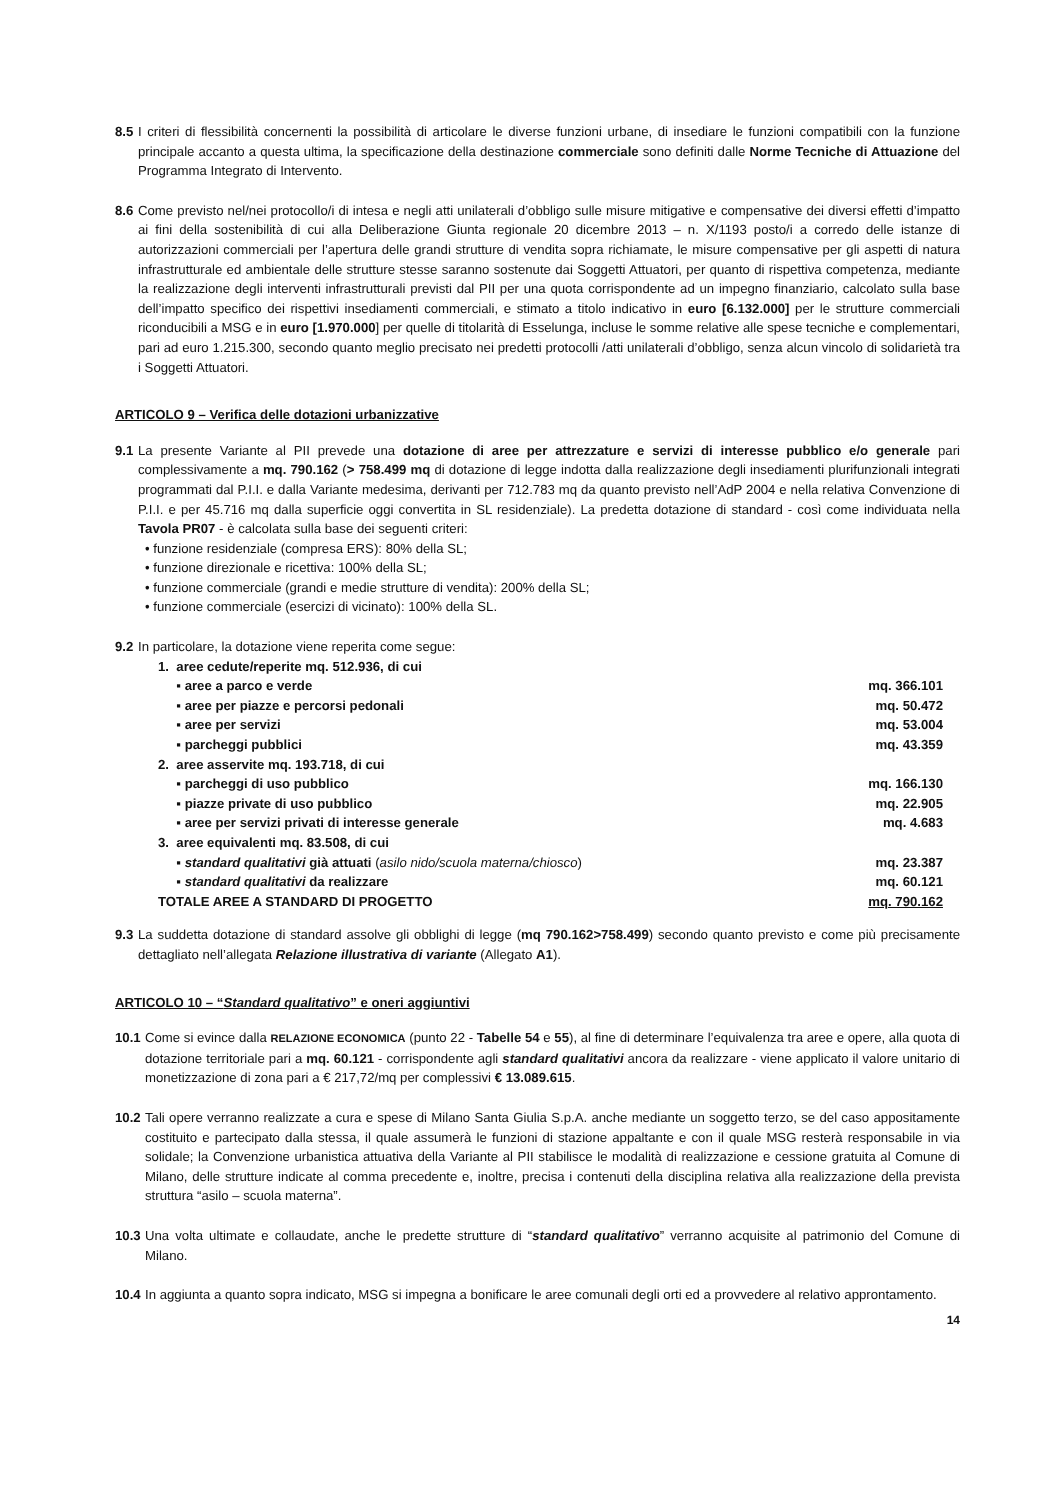8.5 I criteri di flessibilità concernenti la possibilità di articolare le diverse funzioni urbane, di insediare le funzioni compatibili con la funzione principale accanto a questa ultima, la specificazione della destinazione commerciale sono definiti dalle Norme Tecniche di Attuazione del Programma Integrato di Intervento.
8.6 Come previsto nel/nei protocollo/i di intesa e negli atti unilaterali d’obbligo sulle misure mitigative e compensative dei diversi effetti d’impatto ai fini della sostenibilità di cui alla Deliberazione Giunta regionale 20 dicembre 2013 – n. X/1193 posto/i a corredo delle istanze di autorizzazioni commerciali per l’apertura delle grandi strutture di vendita sopra richiamate, le misure compensative per gli aspetti di natura infrastrutturale ed ambientale delle strutture stesse saranno sostenute dai Soggetti Attuatori, per quanto di rispettiva competenza, mediante la realizzazione degli interventi infrastrutturali previsti dal PII per una quota corrispondente ad un impegno finanziario, calcolato sulla base dell’impatto specifico dei rispettivi insediamenti commerciali, e stimato a titolo indicativo in euro [6.132.000] per le strutture commerciali riconducibili a MSG e in euro [1.970.000] per quelle di titolarità di Esselunga, incluse le somme relative alle spese tecniche e complementari, pari ad euro 1.215.300, secondo quanto meglio precisato nei predetti protocolli /atti unilaterali d’obbligo, senza alcun vincolo di solidarietà tra i Soggetti Attuatori.
ARTICOLO 9 – Verifica delle dotazioni urbanizzative
9.1 La presente Variante al PII prevede una dotazione di aree per attrezzature e servizi di interesse pubblico e/o generale pari complessivamente a mq. 790.162 (> 758.499 mq di dotazione di legge indotta dalla realizzazione degli insediamenti plurifunzionali integrati programmati dal P.I.I. e dalla Variante medesima, derivanti per 712.783 mq da quanto previsto nell’AdP 2004 e nella relativa Convenzione di P.I.I. e per 45.716 mq dalla superficie oggi convertita in SL residenziale). La predetta dotazione di standard - così come individuata nella Tavola PR07 - è calcolata sulla base dei seguenti criteri:
• funzione residenziale (compresa ERS): 80% della SL;
• funzione direzionale e ricettiva: 100% della SL;
• funzione commerciale (grandi e medie strutture di vendita): 200% della SL;
• funzione commerciale (esercizi di vicinato): 100% della SL.
9.2 In particolare, la dotazione viene reperita come segue:
| 1. aree cedute/reperite mq. 512.936, di cui | |
| ▪ aree a parco e verde | mq. 366.101 |
| ▪ aree per piazze e percorsi pedonali | mq. 50.472 |
| ▪ aree per servizi | mq. 53.004 |
| ▪ parcheggi pubblici | mq. 43.359 |
| 2. aree asservite mq. 193.718, di cui | |
| ▪ parcheggi di uso pubblico | mq. 166.130 |
| ▪ piazze private di uso pubblico | mq. 22.905 |
| ▪ aree per servizi privati di interesse generale | mq. 4.683 |
| 3. aree equivalenti mq. 83.508, di cui | |
| ▪ standard qualitativi già attuati ( asilo nido/scuola materna/chiosco ) | mq. 23.387 |
| ▪ standard qualitativi da realizzare | mq. 60.121 |
| TOTALE AREE A STANDARD DI PROGETTO | mq. 790.162 |
9.3 La suddetta dotazione di standard assolve gli obblighi di legge (mq 790.162>758.499) secondo quanto previsto e come più precisamente dettagliato nell’allegata Relazione illustrativa di variante (Allegato A1).
ARTICOLO 10 – “Standard qualitativo” e oneri aggiuntivi
10.1 Come si evince dalla RELAZIONE ECONOMICA (punto 22 - Tabelle 54 e 55), al fine di determinare l’equivalenza tra aree e opere, alla quota di dotazione territoriale pari a mq. 60.121 - corrispondente agli standard qualitativi ancora da realizzare - viene applicato il valore unitario di monetizzazione di zona pari a € 217,72/mq per complessivi € 13.089.615.
10.2 Tali opere verranno realizzate a cura e spese di Milano Santa Giulia S.p.A. anche mediante un soggetto terzo, se del caso appositamente costituito e partecipato dalla stessa, il quale assumerà le funzioni di stazione appaltante e con il quale MSG resterà responsabile in via solidale; la Convenzione urbanistica attuativa della Variante al PII stabilisce le modalità di realizzazione e cessione gratuita al Comune di Milano, delle strutture indicate al comma precedente e, inoltre, precisa i contenuti della disciplina relativa alla realizzazione della prevista struttura “asilo – scuola materna”.
10.3 Una volta ultimate e collaudate, anche le predette strutture di “standard qualitativo” verranno acquisite al patrimonio del Comune di Milano.
10.4 In aggiunta a quanto sopra indicato, MSG si impegna a bonificare le aree comunali degli orti ed a provvedere al relativo approntamento.
14